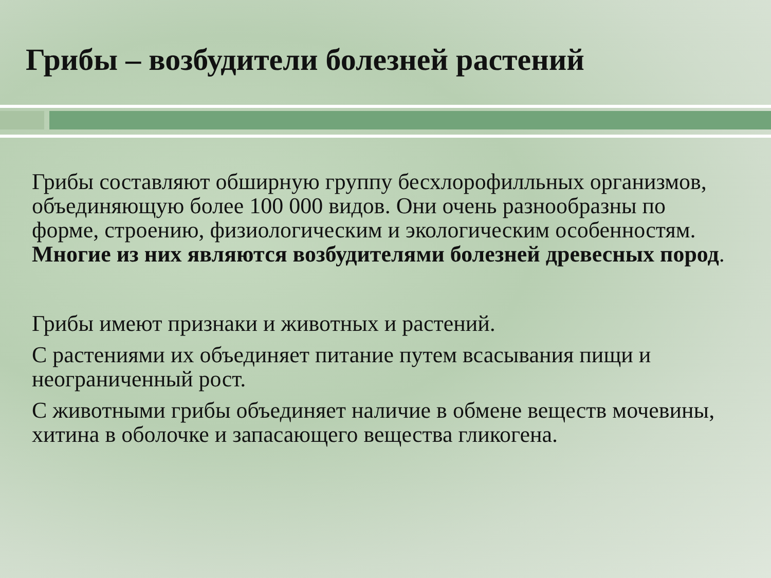Грибы – возбудители болезней растений
Грибы составляют обширную группу бесхлорофилльных организмов, объединяющую более 100 000 видов. Они очень разнообразны по форме, строению, физиологическим и экологическим особенностям. Многие из них являются возбудителями болезней древесных пород.
Грибы имеют признаки и животных и растений.
С растениями их объединяет питание путем всасывания пищи и неограниченный рост.
С животными грибы объединяет наличие в обмене веществ мочевины, хитина в оболочке и запасающего вещества гликогена.